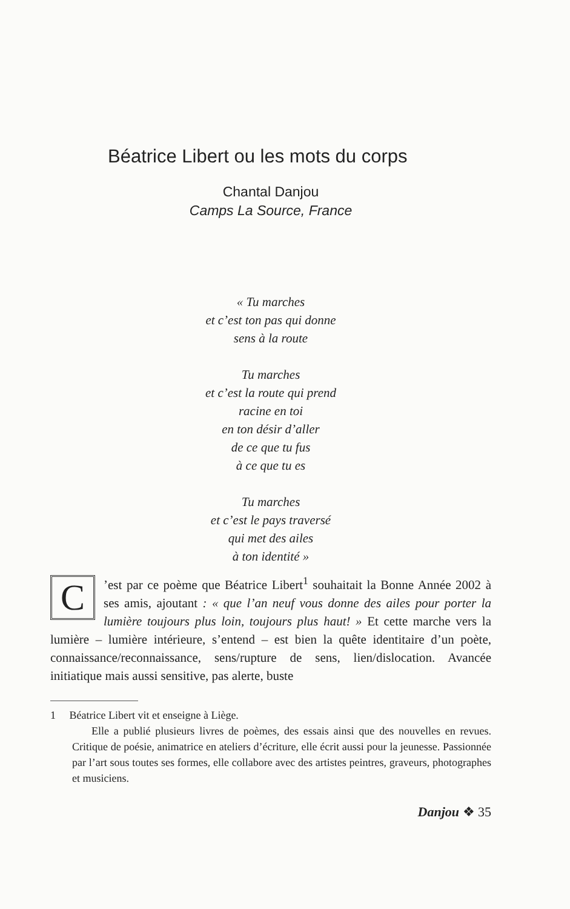Béatrice Libert ou les mots du corps
Chantal Danjou
Camps La Source, France
« Tu marches
et c’est ton pas qui donne
sens à la route
Tu marches
et c’est la route qui prend
racine en toi
en ton désir d’aller
de ce que tu fus
à ce que tu es
Tu marches
et c’est le pays traversé
qui met des ailes
à ton identité »
C’est par ce poème que Béatrice Libert<sup>1</sup> souhaitait la Bonne Année 2002 à ses amis, ajoutant : « que l’an neuf vous donne des ailes pour porter la lumière toujours plus loin, toujours plus haut! » Et cette marche vers la lumière – lumière intérieure, s’entend – est bien la quête identitaire d’un poète, connaissance/reconnaissance, sens/rupture de sens, lien/dislocation. Avancée initiatique mais aussi sensitive, pas alerte, buste
1 Béatrice Libert vit et enseigne à Liège.
Elle a publié plusieurs livres de poèmes, des essais ainsi que des nouvelles en revues. Critique de poésie, animatrice en ateliers d’écriture, elle écrit aussi pour la jeunesse. Passionnée par l’art sous toutes ses formes, elle collabore avec des artistes peintres, graveurs, photographes et musiciens.
Danjou ❖ 35